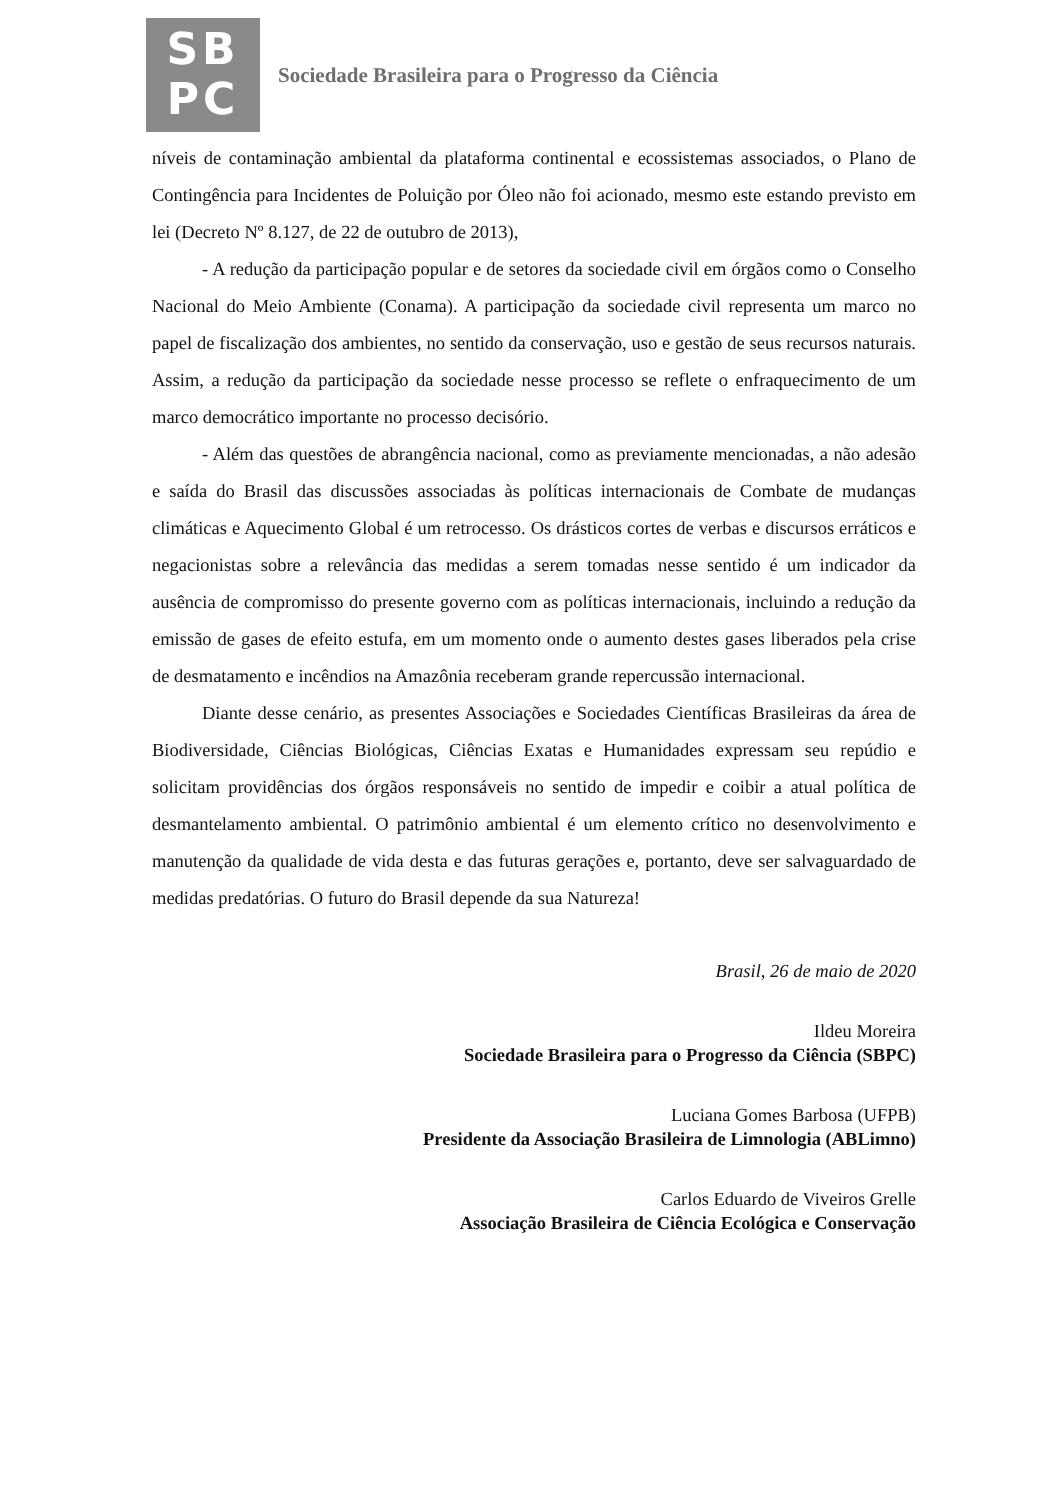SB
PC
Sociedade Brasileira para o Progresso da Ciência
níveis de contaminação ambiental da plataforma continental e ecossistemas associados, o Plano de Contingência para Incidentes de Poluição por Óleo não foi acionado, mesmo este estando previsto em lei (Decreto Nº 8.127, de 22 de outubro de 2013),
- A redução da participação popular e de setores da sociedade civil em órgãos como o Conselho Nacional do Meio Ambiente (Conama). A participação da sociedade civil representa um marco no papel de fiscalização dos ambientes, no sentido da conservação, uso e gestão de seus recursos naturais. Assim, a redução da participação da sociedade nesse processo se reflete o enfraquecimento de um marco democrático importante no processo decisório.
- Além das questões de abrangência nacional, como as previamente mencionadas, a não adesão e saída do Brasil das discussões associadas às políticas internacionais de Combate de mudanças climáticas e Aquecimento Global é um retrocesso. Os drásticos cortes de verbas e discursos erráticos e negacionistas sobre a relevância das medidas a serem tomadas nesse sentido é um indicador da ausência de compromisso do presente governo com as políticas internacionais, incluindo a redução da emissão de gases de efeito estufa, em um momento onde o aumento destes gases liberados pela crise de desmatamento e incêndios na Amazônia receberam grande repercussão internacional.
Diante desse cenário, as presentes Associações e Sociedades Científicas Brasileiras da área de Biodiversidade, Ciências Biológicas, Ciências Exatas e Humanidades expressam seu repúdio e solicitam providências dos órgãos responsáveis no sentido de impedir e coibir a atual política de desmantelamento ambiental. O patrimônio ambiental é um elemento crítico no desenvolvimento e manutenção da qualidade de vida desta e das futuras gerações e, portanto, deve ser salvaguardado de medidas predatórias. O futuro do Brasil depende da sua Natureza!
Brasil, 26 de maio de 2020
Ildeu Moreira
Sociedade Brasileira para o Progresso da Ciência (SBPC)
Luciana Gomes Barbosa (UFPB)
Presidente da Associação Brasileira de Limnologia (ABLimno)
Carlos Eduardo de Viveiros Grelle
Associação Brasileira de Ciência Ecológica e Conservação